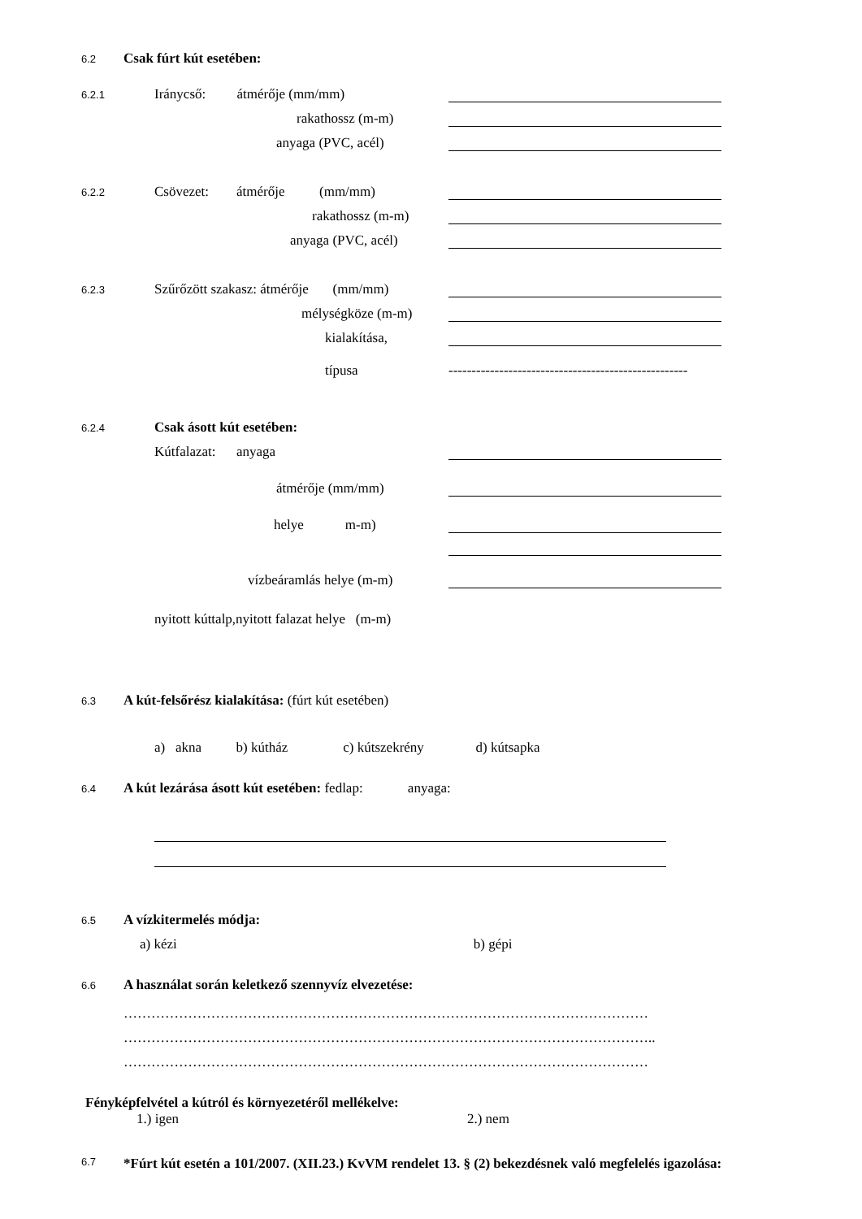6.2 Csak fúrt kút esetében:
6.2.1 Iránycső: átmérője (mm/mm)
rakathossz (m-m)
anyaga (PVC, acél)
6.2.2 Csövezet: átmérője (mm/mm)
rakathossz (m-m)
anyaga (PVC, acél)
6.2.3 Szűrőzött szakasz: átmérője (mm/mm)
mélységköze (m-m)
kialakítása,
típusa ----------------------------------------------------
6.2.4 Csak ásott kút esetében:
Kútfalazat: anyaga
átmérője (mm/mm)
helye m-m)
vízbeáramlás helye (m-m)
nyitott kúttalp,nyitott falazat helye (m-m)
6.3 A kút-felsőrész kialakítása: (fúrt kút esetében)
a) akna b) kútház c) kútszekrény d) kútsapka
6.4 A kút lezárása ásott kút esetében: fedlap: anyaga:
6.5 A vízkitermelés módja:
a) kézi b) gépi
6.6 A használat során keletkező szennyvíz elvezetése:
……………………………………………………………………………………………………
……………………………………………………………………………………………………..
……………………………………………………………………………………………………
Fényképfelvétel a kútról és környezetéről mellékelve:
1.) igen 2.) nem
6.7 *Fúrt kút esetén a 101/2007. (XII.23.) KvVM rendelet 13. § (2) bekezdésnek való megfelelés igazolása: